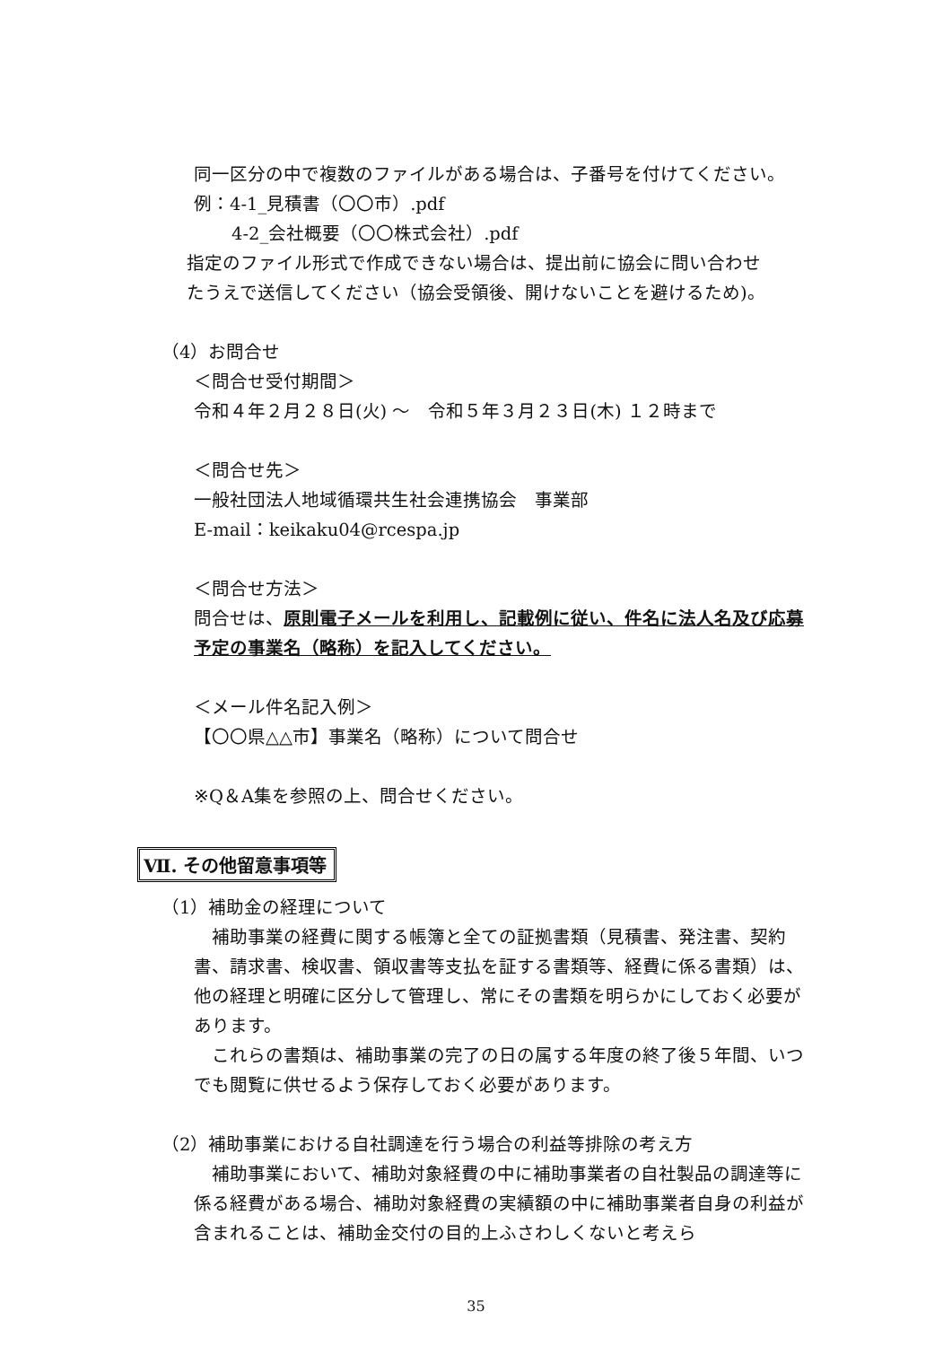同一区分の中で複数のファイルがある場合は、子番号を付けてください。
例：4-1_見積書（〇〇市）.pdf
4-2_会社概要（〇〇株式会社）.pdf
指定のファイル形式で作成できない場合は、提出前に協会に問い合わせ
たうえで送信してください（協会受領後、開けないことを避けるため)。
（4）お問合せ
＜問合せ受付期間＞
令和４年２月２８日(火) ～　令和５年３月２３日(木) １２時まで
＜問合せ先＞
一般社団法人地域循環共生社会連携協会　事業部
E-mail：keikaku04@rcespa.jp
＜問合せ方法＞
問合せは、原則電子メールを利用し、記載例に従い、件名に法人名及び応募予定の事業名（略称）を記入してください。
＜メール件名記入例＞
【〇〇県△△市】事業名（略称）について問合せ
※Q＆A集を参照の上、問合せください。
Ⅶ. その他留意事項等
（1）補助金の経理について
　補助事業の経費に関する帳簿と全ての証拠書類（見積書、発注書、契約書、請求書、検収書、領収書等支払を証する書類等、経費に係る書類）は、他の経理と明確に区分して管理し、常にその書類を明らかにしておく必要があります。
　これらの書類は、補助事業の完了の日の属する年度の終了後５年間、いつでも閲覧に供せるよう保存しておく必要があります。
（2）補助事業における自社調達を行う場合の利益等排除の考え方
　補助事業において、補助対象経費の中に補助事業者の自社製品の調達等に係る経費がある場合、補助対象経費の実績額の中に補助事業者自身の利益が含まれることは、補助金交付の目的上ふさわしくないと考えら
35